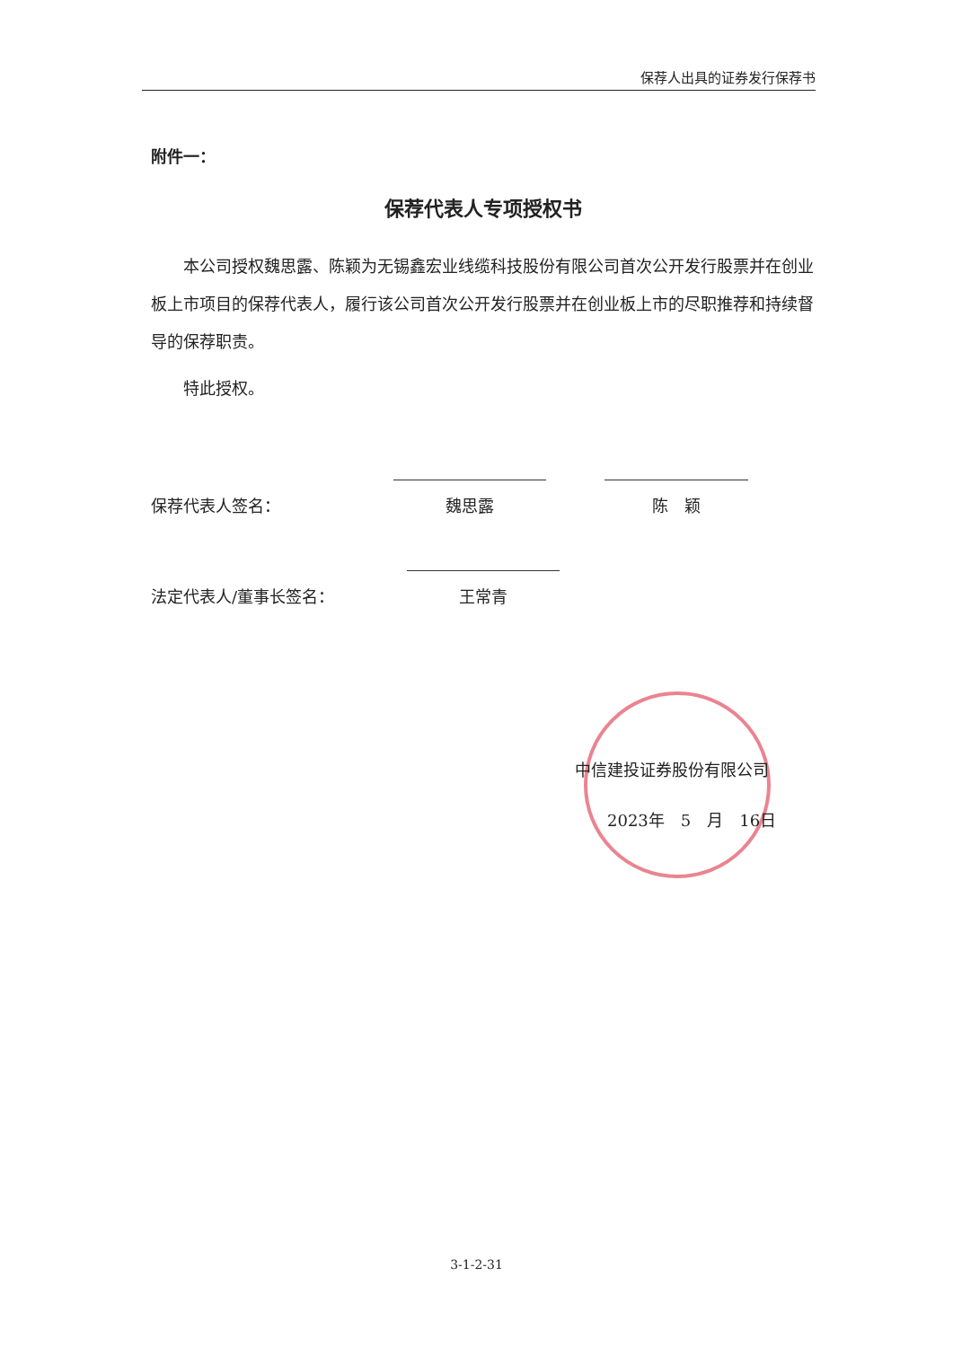保荐人出具的证券发行保荐书
附件一：
保荐代表人专项授权书
本公司授权魏思露、陈颖为无锡鑫宏业线缆科技股份有限公司首次公开发行股票并在创业板上市项目的保荐代表人，履行该公司首次公开发行股票并在创业板上市的尽职推荐和持续督导的保荐职责。
特此授权。
保荐代表人签名：
魏思露
陈　颖
法定代表人/董事长签名：
王常青
中信建投证券股份有限公司
　　2023年　5　月　16日
3-1-2-31